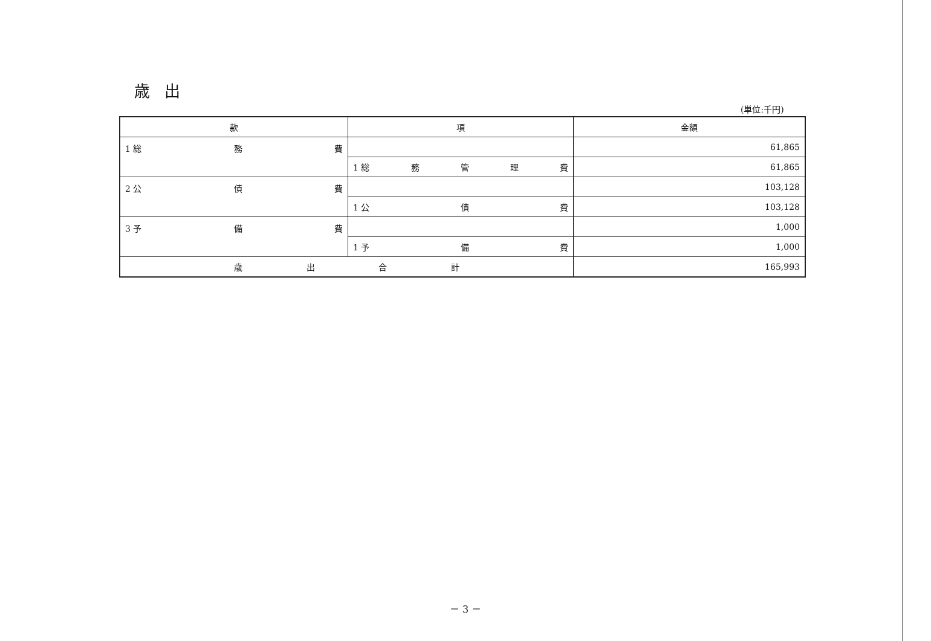歳出
(単位:千円)
| 款 | 項 | 金額 |
| --- | --- | --- |
| 1 総 務 費 | | 61,865 |
| | 1 総 務 管 理 費 | 61,865 |
| 2 公 債 費 | | 103,128 |
| | 1 公 債 費 | 103,128 |
| 3 予 備 費 | | 1,000 |
| | 1 予 備 費 | 1,000 |
| 歳 出 合 計 | | 165,993 |
－ 3 －